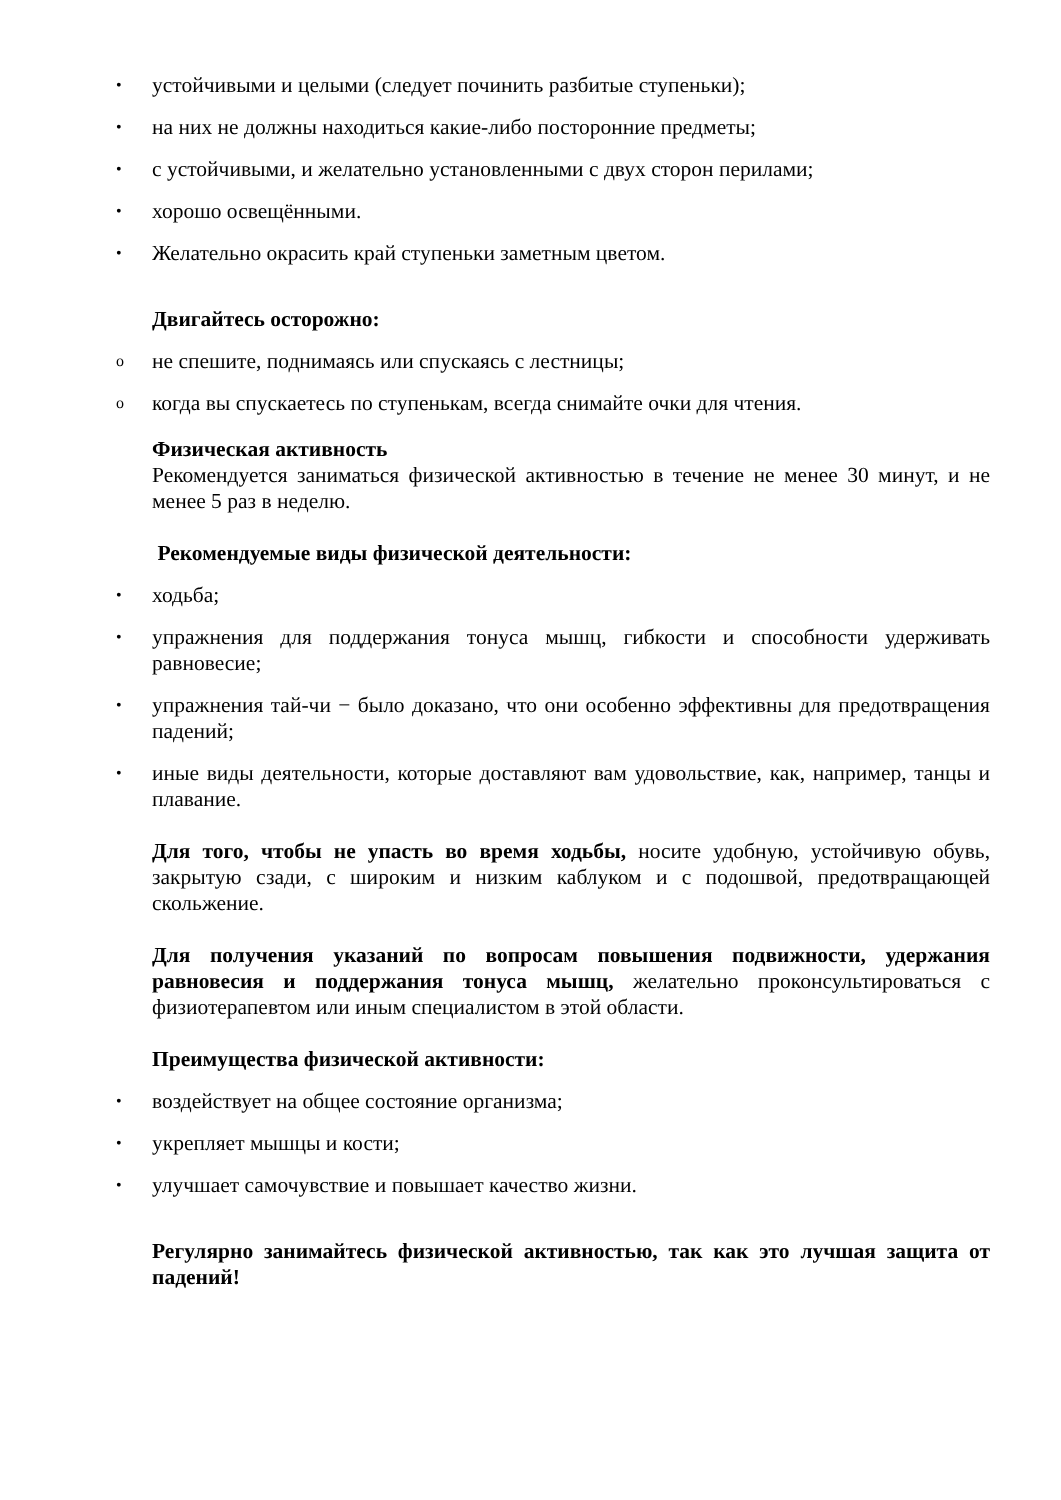• устойчивыми и целыми (следует починить разбитые ступеньки);
• на них не должны находиться какие-либо посторонние предметы;
• с устойчивыми, и желательно установленными с двух сторон перилами;
• хорошо освещёнными.
• Желательно окрасить край ступеньки заметным цветом.
Двигайтесь осторожно:
o не спешите, поднимаясь или спускаясь с лестницы;
o когда вы спускаетесь по ступенькам, всегда снимайте очки для чтения.
Физическая активность
Рекомендуется заниматься физической активностью в течение не менее 30 минут, и не менее 5 раз в неделю.
Рекомендуемые виды физической деятельности:
• ходьба;
• упражнения для поддержания тонуса мышц, гибкости и способности удерживать равновесие;
• упражнения тай-чи − было доказано, что они особенно эффективны для предотвращения падений;
• иные виды деятельности, которые доставляют вам удовольствие, как, например, танцы и плавание.
Для того, чтобы не упасть во время ходьбы, носите удобную, устойчивую обувь, закрытую сзади, с широким и низким каблуком и с подошвой, предотвращающей скольжение.
Для получения указаний по вопросам повышения подвижности, удержания равновесия и поддержания тонуса мышц, желательно проконсультироваться с физиотерапевтом или иным специалистом в этой области.
Преимущества физической активности:
• воздействует на общее состояние организма;
• укрепляет мышцы и кости;
• улучшает самочувствие и повышает качество жизни.
Регулярно занимайтесь физической активностью, так как это лучшая защита от падений!